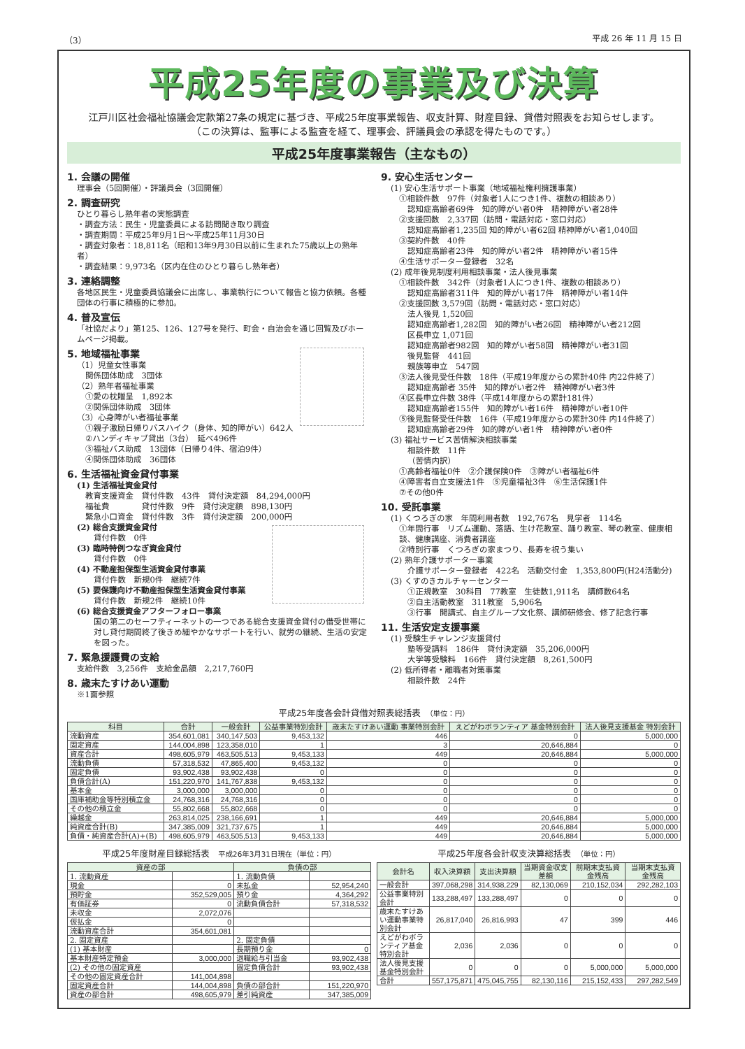（3） 平成 26 年 11 月 15 日
平成25年度の事業及び決算
江戸川区社会福祉協議会定款第27条の規定に基づき、平成25年度事業報告、収支計算、財産目録、貸借対照表をお知らせします。
（この決算は、監事による監査を経て、理事会、評議員会の承認を得たものです。）
平成25年度事業報告（主なもの）
1. 会議の開催
理事会（5回開催）・評議員会（3回開催）
2. 調査研究
ひとり暮らし熟年者の実態調査
・調査方法：民生・児童委員による訪問聞き取り調査
・調査期間：平成25年9月1日～平成25年11月30日
・調査対象者：18,811名（昭和13年9月30日以前に生まれた75歳以上の熟年者）
・調査結果：9,973名（区内在住のひとり暮らし熟年者）
3. 連絡調整
各地区民生・児童委員協議会に出席し、事業執行について報告と協力依頼。各種団体の行事に積極的に参加。
4. 普及宣伝
「社協だより」第125、126、127号を発行、町会・自治会を通じ回覧及びホームページ掲載。
5. 地域福祉事業
（1）児童女性事業
関係団体助成　3団体
（2）熟年者福祉事業
①愛の枕贈呈　1,892本
②関係団体助成　3団体
（3）心身障がい者福祉事業
①親子激励日帰りバスハイク（身体、知的障がい）642人
②ハンディキャブ貸出（3台）　延べ496件
③福祉バス助成　13団体（日帰り4件、宿泊9件）
④関係団体助成　36団体
6. 生活福祉資金貸付事業
(1) 生活福祉資金貸付
教育支援資金　貸付件数　43件　貸付決定額　84,294,000円
福祉費　　　　貸付件数　9件　貸付決定額　898,130円
緊急小口資金　貸付件数　3件　貸付決定額　200,000円
(2) 総合支援資金貸付
貸付件数　0件
(3) 臨時特例つなぎ資金貸付
貸付件数　0件
(4) 不動産担保型生活資金貸付事業
貸付件数　新規0件　継続7件
(5) 要保護向け不動産担保型生活資金貸付事業
貸付件数　新規2件　継続10件
(6) 総合支援資金アフターフォロー事業
国の第二のセーフティーネットの一つである総合支援資金貸付の借受世帯に対し貸付期間終了後きめ細やかなサポートを行い、就労の継続、生活の安定を図った。
7. 緊急援護費の支給
支給件数　3,256件　支給金品額　2,217,760円
8. 歳末たすけあい運動
※1面参照
9. 安心生活センター
(1) 安心生活サポート事業（地域福祉権利擁護事業）
①相談件数　97件（対象者1人につき1件、複数の相談あり）
認知症高齢者69件　知的障がい者0件　精神障がい者28件
②支援回数　2,337回（訪問・電話対応・窓口対応）
認知症高齢者1,235回 知的障がい者62回 精神障がい者1,040回
③契約件数　40件
認知症高齢者23件　知的障がい者2件　精神障がい者15件
④生活サポーター登録者　32名
(2) 成年後見制度利用相談事業・法人後見事業
①相談件数　342件（対象者1人につき1件、複数の相談あり）
認知症高齢者311件　知的障がい者17件　精神障がい者14件
②支援回数 3,579回（訪問・電話対応・窓口対応）
法人後見 1,520回
認知症高齢者1,282回　知的障がい者26回　精神障がい者212回
区長申立 1,071回
認知症高齢者982回　知的障がい者58回　精神障がい者31回
後見監督　441回
親族等申立　547回
③法人後見受任件数　18件（平成19年度からの累計40件 内22件終了）
認知症高齢者 35件　知的障がい者2件　精神障がい者3件
④区長申立件数 38件（平成14年度からの累計181件）
認知症高齢者155件　知的障がい者16件　精神障がい者10件
⑤後見監督受任件数　16件（平成19年度からの累計30件 内14件終了）
認知症高齢者29件　知的障がい者1件　精神障がい者0件
(3) 福祉サービス苦情解決相談事業
相談件数　11件
（苦情内訳）
①高齢者福祉0件　②介護保険0件　③障がい者福祉6件
④障害者自立支援法1件　⑤児童福祉3件　⑥生活保護1件
⑦その他0件
10. 受託事業
(1) くつろぎの家　年間利用者数　192,767名　見学者　114名
①年間行事　リズム運動、落語、生け花教室、踊り教室、琴の教室、健康相談、健康講座、消費者講座
②特別行事　くつろぎの家まつり、長寿を祝う集い
(2) 熟年介護サポーター事業
介護サポーター登録者　422名　活動交付金　1,353,800円(H24活動分)
(3) くすのきカルチャーセンター
①正規教室　30科目　77教室　生徒数1,911名　講師数64名
②自主活動教室　311教室　5,906名
③行事　開講式、自主グループ文化祭、講師研修会、修了記念行事
11. 生活安定支援事業
(1) 受験生チャレンジ支援貸付
塾等受講料　186件　貸付決定額　35,206,000円
大学等受験料　166件　貸付決定額　8,261,500円
(2) 低所得者・離職者対策事業
相談件数　24件
平成25年度各会計貸借対照表総括表　（単位：円）
| 科目 | 合計 | 一般会計 | 公益事業特別会計 | 歳末たすけあい運動 事業特別会計 | えどがわボランティア 基金特別会計 | 法人後見支援基金 特別会計 |
| --- | --- | --- | --- | --- | --- | --- |
| 流動資産 | 354,601,081 | 340,147,503 | 9,453,132 | 446 | 0 | 5,000,000 |
| 固定資産 | 144,004,898 | 123,358,010 | 1 | 3 | 20,646,884 | 0 |
| 資産合計 | 498,605,979 | 463,505,513 | 9,453,133 | 449 | 20,646,884 | 5,000,000 |
| 流動負債 | 57,318,532 | 47,865,400 | 9,453,132 | 0 | 0 | 0 |
| 固定負債 | 93,902,438 | 93,902,438 | 0 | 0 | 0 | 0 |
| 負債合計(A) | 151,220,970 | 141,767,838 | 9,453,132 | 0 | 0 | 0 |
| 基本金 | 3,000,000 | 3,000,000 | 0 | 0 | 0 | 0 |
| 国庫補助金等特別積立金 | 24,768,316 | 24,768,316 | 0 | 0 | 0 | 0 |
| その他の積立金 | 55,802,668 | 55,802,668 | 0 | 0 | 0 | 0 |
| 繰越金 | 263,814,025 | 238,166,691 | 1 | 449 | 20,646,884 | 5,000,000 |
| 純資産合計(B) | 347,385,009 | 321,737,675 | 1 | 449 | 20,646,884 | 5,000,000 |
| 負債・純資産合計(A)+(B) | 498,605,979 | 463,505,513 | 9,453,133 | 449 | 20,646,884 | 5,000,000 |
平成25年度財産目録総括表　平成26年3月31日現在（単位：円）
| 資産の部 | | 負債の部 | |
| --- | --- | --- | --- |
| 1. 流動資産 | | 1. 流動負債 | |
| 現金 | 0 | 未払金 | 52,954,240 |
| 預貯金 | 352,529,005 | 預り金 | 4,364,292 |
| 有価証券 | 0 | 流動負債合計 | 57,318,532 |
| 未収金 | 2,072,076 | | |
| 仮払金 | 0 | | |
| 流動資産合計 | 354,601,081 | | |
| 2. 固定資産 | | 2. 固定負債 | |
| (1) 基本財産 | | 長期預り金 | 0 |
| 基本財産特定預金 | 3,000,000 | 退職給与引当金 | 93,902,438 |
| (2) その他の固定資産 | | 固定負債合計 | 93,902,438 |
| その他の固定資産合計 | 141,004,898 | | |
| 固定資産合計 | 144,004,898 | 負債の部合計 | 151,220,970 |
| 資産の部合計 | 498,605,979 | 差引純資産 | 347,385,009 |
平成25年度各会計収支決算総括表　（単位：円）
| 会計名 | 収入決算額 | 支出決算額 | 当期資金収支差額 | 前期末支払資金残高 | 当期末支払資金残高 |
| --- | --- | --- | --- | --- | --- |
| 一般会計 | 397,068,298 | 314,938,229 | 82,130,069 | 210,152,034 | 292,282,103 |
| 公益事業特別会計 | 133,288,497 | 133,288,497 | 0 | 0 | 0 |
| 歳末たすけあい運動事業特別会計 | 26,817,040 | 26,816,993 | 47 | 399 | 446 |
| えどがわボランティア基金特別会計 | 2,036 | 2,036 | 0 | 0 | 0 |
| 法人後見支援基金特別会計 | 0 | 0 | 0 | 5,000,000 | 5,000,000 |
| 合計 | 557,175,871 | 475,045,755 | 82,130,116 | 215,152,433 | 297,282,549 |